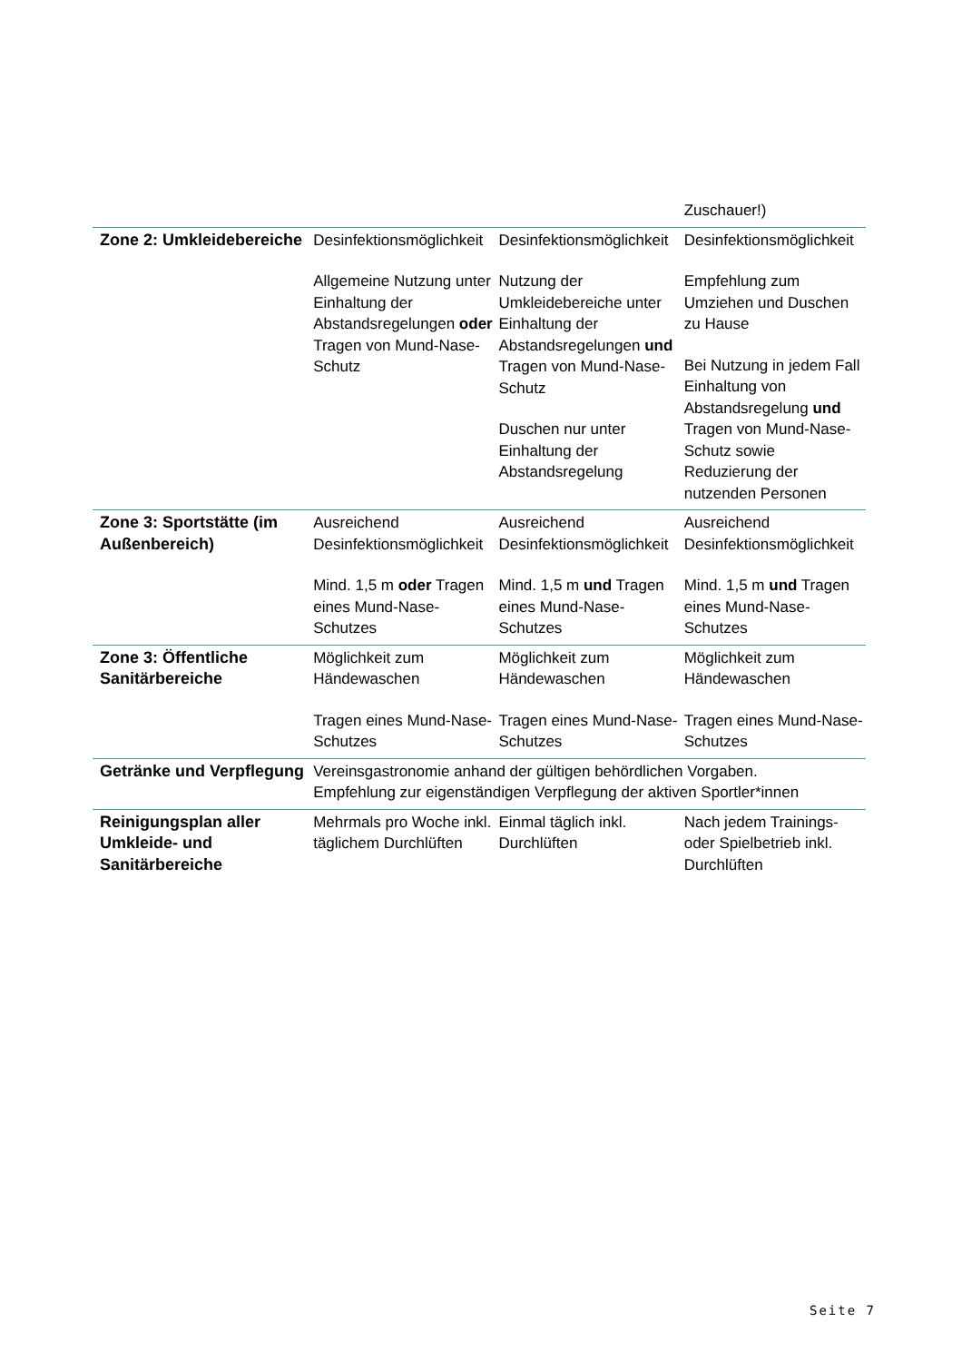| | | | Zuschauer!) |
| Zone 2: Umkleidebereiche | Desinfektionsmöglichkeit Allgemeine Nutzung unter Einhaltung der Abstandsregelungen oder Tragen von Mund-Nase-Schutz | Desinfektionsmöglichkeit Nutzung der Umkleidebereiche unter Einhaltung der Abstandsregelungen und Tragen von Mund-Nase-Schutz Duschen nur unter Einhaltung der Abstandsregelung | Desinfektionsmöglichkeit Empfehlung zum Umziehen und Duschen zu Hause Bei Nutzung in jedem Fall Einhaltung von Abstandsregelung und Tragen von Mund-Nase-Schutz sowie Reduzierung der nutzenden Personen |
| Zone 3: Sportstätte (im Außenbereich) | Ausreichend Desinfektionsmöglichkeit Mind. 1,5 m oder Tragen eines Mund-Nase-Schutzes | Ausreichend Desinfektionsmöglichkeit Mind. 1,5 m und Tragen eines Mund-Nase-Schutzes | Ausreichend Desinfektionsmöglichkeit Mind. 1,5 m und Tragen eines Mund-Nase-Schutzes |
| Zone 3: Öffentliche Sanitärbereiche | Möglichkeit zum Händewaschen Tragen eines Mund-Nase-Schutzes | Möglichkeit zum Händewaschen Tragen eines Mund-Nase-Schutzes | Möglichkeit zum Händewaschen Tragen eines Mund-Nase-Schutzes |
| Getränke und Verpflegung | Vereinsgastronomie anhand der gültigen behördlichen Vorgaben. Empfehlung zur eigenständigen Verpflegung der aktiven Sportler*innen | | |
| Reinigungsplan aller Umkleide- und Sanitärbereiche | Mehrmals pro Woche inkl. täglichem Durchlüften | Einmal täglich inkl. Durchlüften | Nach jedem Trainings- oder Spielbetrieb inkl. Durchlüften |
Seite 7